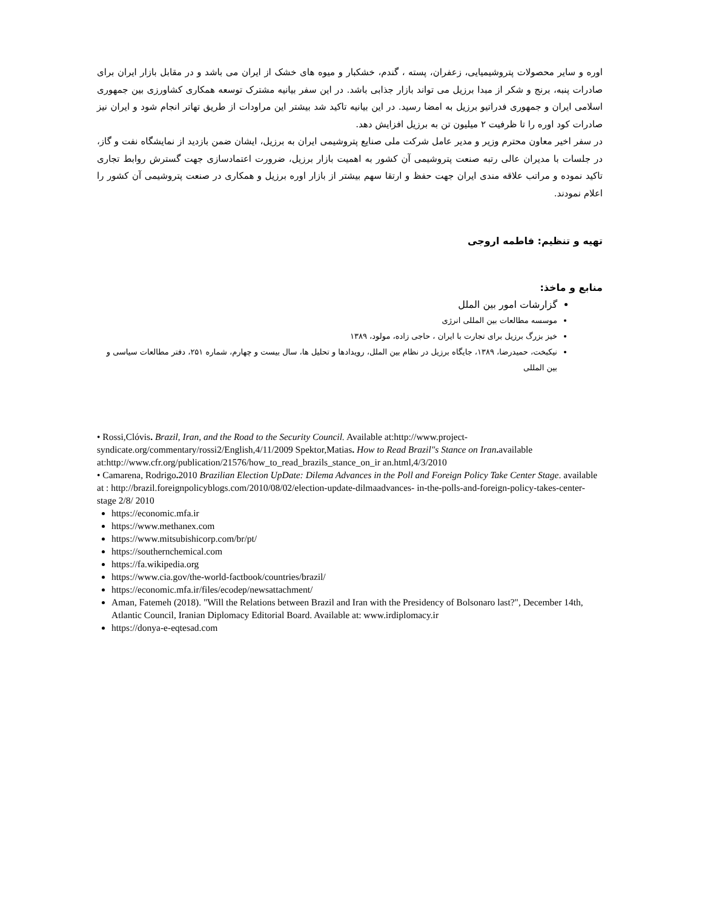اوره و سایر محصولات پتروشیمیایی، زعفران، پسته ، گندم، خشکبار و میوه های خشک از ایران می باشد و در مقابل بازار ایران برای صادرات پنبه، برنج و شکر از مبدا برزیل می تواند بازار جذابی باشد. در این سفر بیانیه مشترک توسعه همکاری کشاورزی بین جمهوری اسلامی ایران و جمهوری فدراتیو برزیل به امضا رسید. در این بیانیه تاکید شد بیشتر این مراودات از طریق تهاتر انجام شود و ایران نیز صادرات کود اوره را تا ظرفیت ۲ میلیون تن به برزیل افزایش دهد.
در سفر اخیر معاون محترم وزیر و مدیر عامل شرکت ملی صنایع پتروشیمی ایران به برزیل، ایشان ضمن بازدید از نمایشگاه نفت و گاز، در جلسات با مدیران عالی رتبه صنعت پتروشیمی آن کشور به اهمیت بازار برزیل، ضرورت اعتمادسازی جهت گسترش روابط تجاری تاکید نموده و مراتب علاقه مندی ایران جهت حفظ و ارتقا سهم بیشتر از بازار اوره برزیل و همکاری در صنعت پتروشیمی آن کشور را اعلام نمودند.
تهیه و تنظیم: فاطمه اروجی
منابع و ماخذ:
گزارشات امور بین الملل
موسسه مطالعات بین المللی انرژی
خیز بزرگ برزیل برای تجارت با ایران ، حاجی زاده، مولود، ۱۳۸۹
نیکبخت، حمیدرضا، ۱۳۸۹، جایگاه برزیل در نظام بین الملل، رویدادها و تحلیل ها، سال بیست و چهارم، شماره ۲۵۱، دفتر مطالعات سیاسی و بین المللی
• Rossi,Clóvis. Brazil, Iran, and the Road to the Security Council. Available at:http://www.project-syndicate.org/commentary/rossi2/English,4/11/2009 Spektor,Matias. How to Read Brazil"s Stance on Iran. available at:http://www.cfr.org/publication/21576/how_to_read_brazils_stance_on_ir an.html,4/3/2010
• Camarena, Rodrigo. 2010 Brazilian Election UpDate: Dilema Advances in the Poll and Foreign Policy Take Center Stage. available at : http://brazil.foreignpolicyblogs.com/2010/08/02/election-update-dilmaadvances- in-the-polls-and-foreign-policy-takes-center-stage 2/8/ 2010
https://economic.mfa.ir
https://www.methanex.com
https://www.mitsubishicorp.com/br/pt/
https://southernchemical.com
https://fa.wikipedia.org
https://www.cia.gov/the-world-factbook/countries/brazil/
https://economic.mfa.ir/files/ecodep/newsattachment/
Aman, Fatemeh (2018). "Will the Relations between Brazil and Iran with the Presidency of Bolsonaro last?", December 14th, Atlantic Council, Iranian Diplomacy Editorial Board. Available at: www.irdiplomacy.ir
https://donya-e-eqtesad.com